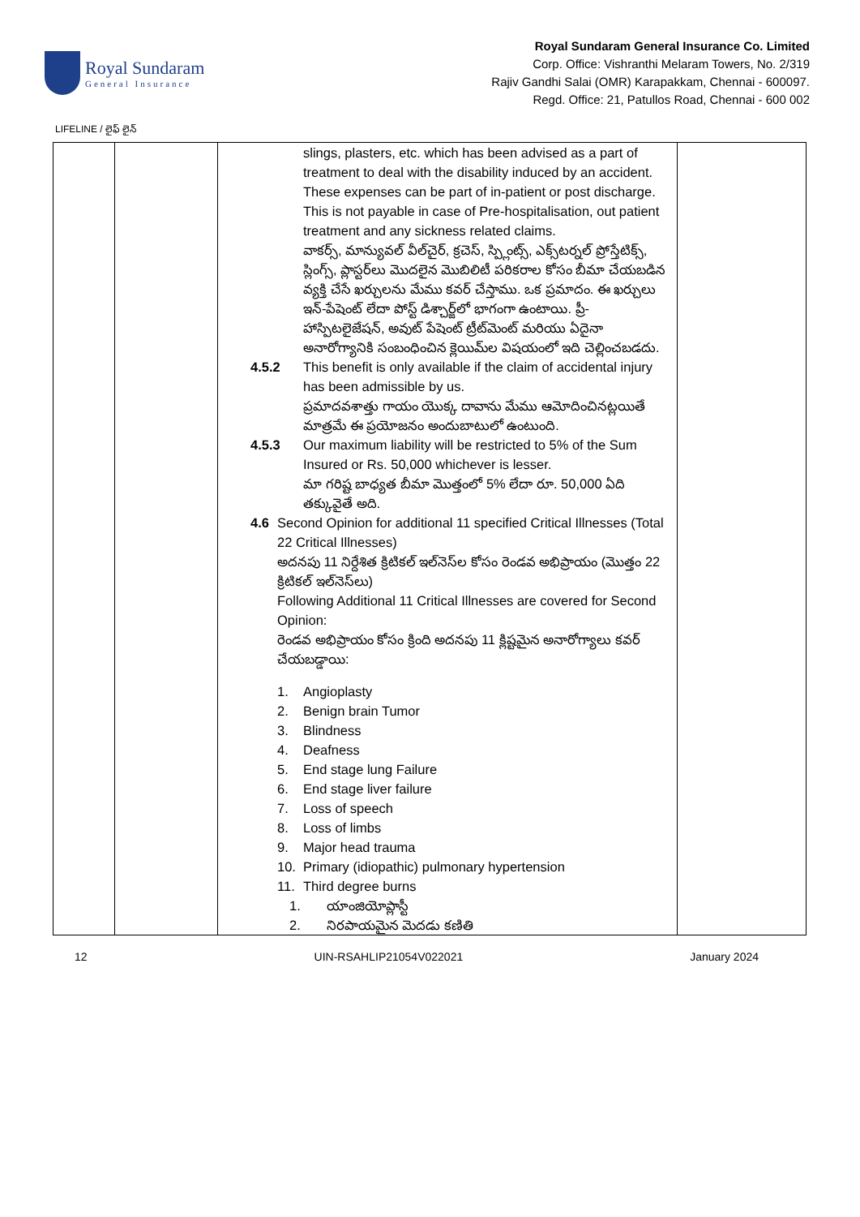Royal Sundaram
General Insurance
Royal Sundaram General Insurance Co. Limited
Corp. Office: Vishranthi Melaram Towers, No. 2/319
Rajiv Gandhi Salai (OMR) Karapakkam, Chennai - 600097.
Regd. Office: 21, Patullos Road, Chennai - 600 002
LIFELINE / లైఫ్ లైన్
| | | slings, plasters, etc. which has been advised as a part of treatment to deal with the disability induced by an accident. These expenses can be part of in-patient or post discharge. This is not payable in case of Pre-hospitalisation, out patient treatment and any sickness related claims. వాకర్స్, మాన్యువల్ వీల్‌చైర్, క్రచెస్, స్ప్లింట్స్, ఎక్స్‌టర్నల్ ప్రోస్తేటిక్స్, స్లింగ్స్, ప్లాస్టర్‌లు మొదలైన మొబిలిటీ పరికరాల కోసం బీమా చేయబడిన వ్యక్తి చేసే ఖర్చులను మేము కవర్ చేస్తాము. ఒక ప్రమాదం. ఈ ఖర్చులు ఇన్-పేషెంట్ లేదా పోస్ట్ డిశ్చార్జ్‌లో భాగంగా ఉంటాయి. ప్రీ-హాస్పిటలైజేషన్, అవుట్ పేషెంట్ ట్రీట్‌మెంట్ మరియు ఏదైనా అనారోగ్యానికి సంబంధించిన క్లెయిమ్‌ల విషయంలో ఇది చెల్లించబడదు. 4.5.2 This benefit is only available if the claim of accidental injury has been admissible by us. ప్రమాదవశాత్తు గాయం యొక్క దావాను మేము ఆమోదించినట్లయితే మాత్రమే ఈ ప్రయోజనం అందుబాటులో ఉంటుంది. 4.5.3 Our maximum liability will be restricted to 5% of the Sum Insured or Rs. 50,000 whichever is lesser. మా గరిష్ట బాధ్యత బీమా మొత్తంలో 5% లేదా రూ. 50,000 ఏది తక్కువైతే అది. 4.6 Second Opinion for additional 11 specified Critical Illnesses (Total 22 Critical Illnesses) అదనపు 11 నిర్దేశిత క్రిటికల్ ఇల్‌నెస్‌ల కోసం రెండవ అభిప్రాయం (మొత్తం 22 క్రిటికల్ ఇల్‌నెస్‌లు) Following Additional 11 Critical Illnesses are covered for Second Opinion: రెండవ అభిప్రాయం కోసం క్రింది అదనపు 11 క్లిష్టమైన అనారోగ్యాలు కవర్ చేయబడ్డాయి: 1. Angioplasty 2. Benign brain Tumor 3. Blindness 4. Deafness 5. End stage lung Failure 6. End stage liver failure 7. Loss of speech 8. Loss of limbs 9. Major head trauma 10. Primary (idiopathic) pulmonary hypertension 11. Third degree burns 1. యాంజియోప్లాస్టీ 2. నిరపాయమైన మెదడు కణితి | |
12 UIN-RSAHLIP21054V022021 January 2024